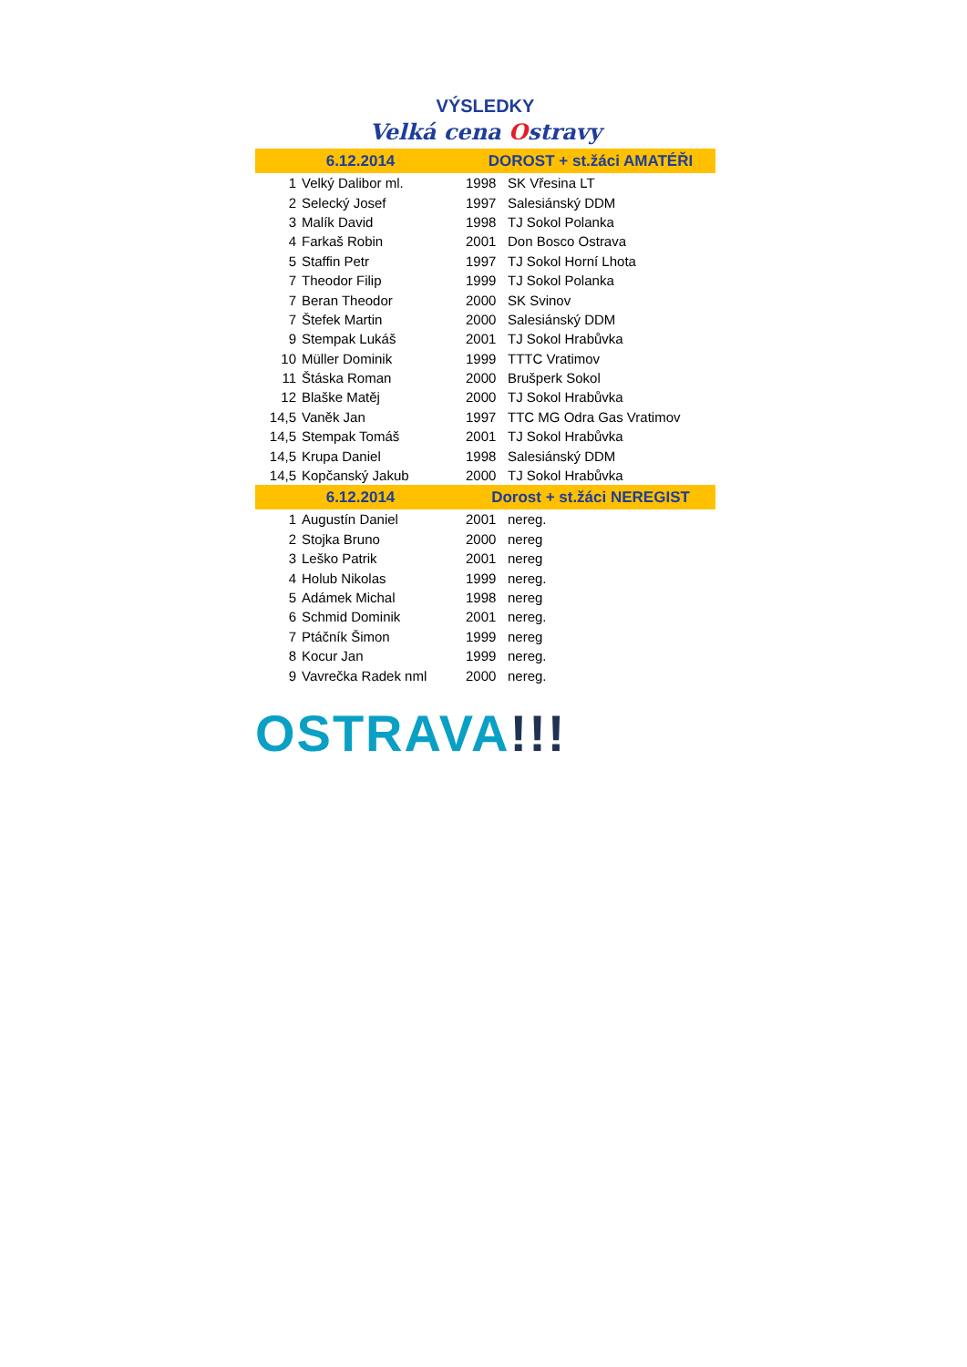VÝSLEDKY
Velká cena Ostravy
| 6.12.2014 | | DOROST + st.žáci AMATÉŘI | |
| --- | --- | --- | --- |
| 1 | Velký Dalibor ml. | 1998 | SK Vřesina LT |
| 2 | Selecký Josef | 1997 | Salesiánský DDM |
| 3 | Malík David | 1998 | TJ Sokol Polanka |
| 4 | Farkaš Robin | 2001 | Don Bosco Ostrava |
| 5 | Staffin Petr | 1997 | TJ Sokol Horní Lhota |
| 7 | Theodor Filip | 1999 | TJ Sokol Polanka |
| 7 | Beran Theodor | 2000 | SK Svinov |
| 7 | Štefek Martin | 2000 | Salesiánský DDM |
| 9 | Stempak Lukáš | 2001 | TJ Sokol Hrabůvka |
| 10 | Müller Dominik | 1999 | TTTC Vratimov |
| 11 | Štáska Roman | 2000 | Brušperk Sokol |
| 12 | Blaške Matěj | 2000 | TJ Sokol Hrabůvka |
| 14,5 | Vaněk Jan | 1997 | TTC MG Odra Gas Vratimov |
| 14,5 | Stempak Tomáš | 2001 | TJ Sokol Hrabůvka |
| 14,5 | Krupa Daniel | 1998 | Salesiánský DDM |
| 14,5 | Kopčanský Jakub | 2000 | TJ Sokol Hrabůvka |
| 6.12.2014 | | Dorost + st.žáci NEREGIST | |
| 1 | Augustín Daniel | 2001 | nereg. |
| 2 | Stojka Bruno | 2000 | nereg |
| 3 | Leško Patrik | 2001 | nereg |
| 4 | Holub Nikolas | 1999 | nereg. |
| 5 | Adámek Michal | 1998 | nereg |
| 6 | Schmid Dominik | 2001 | nereg. |
| 7 | Ptáčník Šimon | 1999 | nereg |
| 8 | Kocur Jan | 1999 | nereg. |
| 9 | Vavrečka Radek nml | 2000 | nereg. |
OSTRAVA!!!